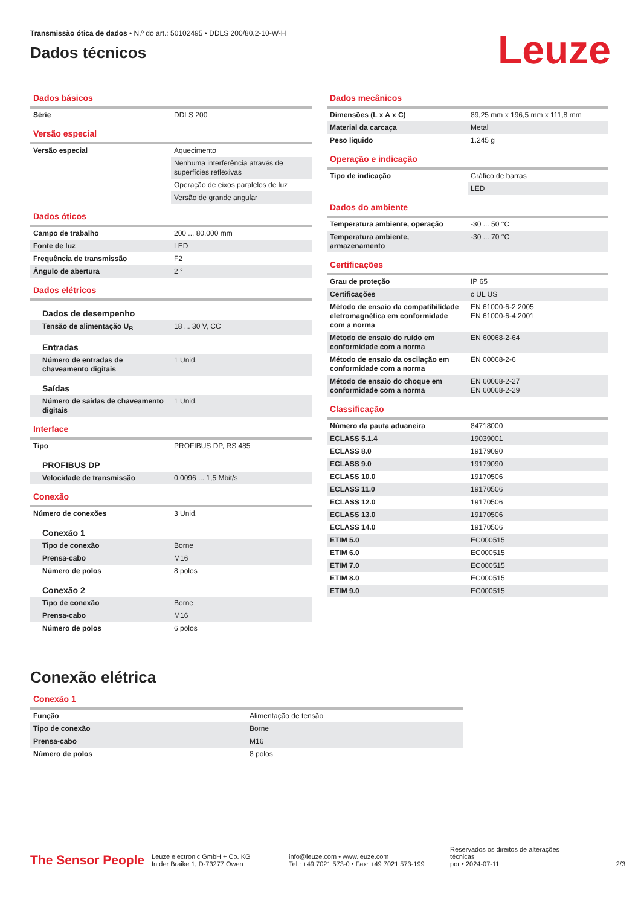Transmissão ótica de dados • N.º do art.: 50102495 • DDLS 200/80.2-10-W-H
Dados técnicos
Leuze
Dados básicos
| Série | DDLS 200 |
Versão especial
| Versão especial | Aquecimento |
| | Nenhuma interferência através de superfícies reflexivas |
| | Operação de eixos paralelos de luz |
| | Versão de grande angular |
Dados óticos
| Campo de trabalho | 200 ... 80.000 mm |
| Fonte de luz | LED |
| Frequência de transmissão | F2 |
| Ângulo de abertura | 2 ° |
Dados elétricos
| Dados de desempenho | |
| Tensão de alimentação U<sub>B</sub> | 18 ... 30 V, CC |
| Entradas | |
| Número de entradas de chaveamento digitais | 1 Unid. |
| Saídas | |
| Número de saídas de chaveamento digitais | 1 Unid. |
Interface
| Tipo | PROFIBUS DP, RS 485 |
| PROFIBUS DP | |
| Velocidade de transmissão | 0,0096 ... 1,5 Mbit/s |
Conexão
| Número de conexões | 3 Unid. |
| Conexão 1 | |
| Tipo de conexão | Borne |
| Prensa-cabo | M16 |
| Número de polos | 8 polos |
| Conexão 2 | |
| Tipo de conexão | Borne |
| Prensa-cabo | M16 |
| Número de polos | 6 polos |
Dados mecânicos
| Dimensões (L x A x C) | 89,25 mm x 196,5 mm x 111,8 mm |
| Material da carcaça | Metal |
| Peso líquido | 1.245 g |
Operação e indicação
| Tipo de indicação | Gráfico de barras |
| | LED |
Dados do ambiente
| Temperatura ambiente, operação | -30 ... 50 °C |
| Temperatura ambiente, armazenamento | -30 ... 70 °C |
Certificações
| Grau de proteção | IP 65 |
| Certificações | c UL US |
| Método de ensaio da compatibilidade eletromagnética em conformidade com a norma | EN 61000-6-2:2005 EN 61000-6-4:2001 |
| Método de ensaio do ruído em conformidade com a norma | EN 60068-2-64 |
| Método de ensaio da oscilação em conformidade com a norma | EN 60068-2-6 |
| Método de ensaio do choque em conformidade com a norma | EN 60068-2-27 EN 60068-2-29 |
Classificação
| Número da pauta aduaneira | 84718000 |
| ECLASS 5.1.4 | 19039001 |
| ECLASS 8.0 | 19179090 |
| ECLASS 9.0 | 19179090 |
| ECLASS 10.0 | 19170506 |
| ECLASS 11.0 | 19170506 |
| ECLASS 12.0 | 19170506 |
| ECLASS 13.0 | 19170506 |
| ECLASS 14.0 | 19170506 |
| ETIM 5.0 | EC000515 |
| ETIM 6.0 | EC000515 |
| ETIM 7.0 | EC000515 |
| ETIM 8.0 | EC000515 |
| ETIM 9.0 | EC000515 |
Conexão elétrica
Conexão 1
| Função | Alimentação de tensão |
| Tipo de conexão | Borne |
| Prensa-cabo | M16 |
| Número de polos | 8 polos |
The Sensor People
Leuze electronic GmbH + Co. KG
In der Braike 1, D-73277 Owen
info@leuze.com • www.leuze.com
Tel.: +49 7021 573-0 • Fax: +49 7021 573-199
Reservados os direitos de alterações técnicas
por • 2024-07-11
2/3